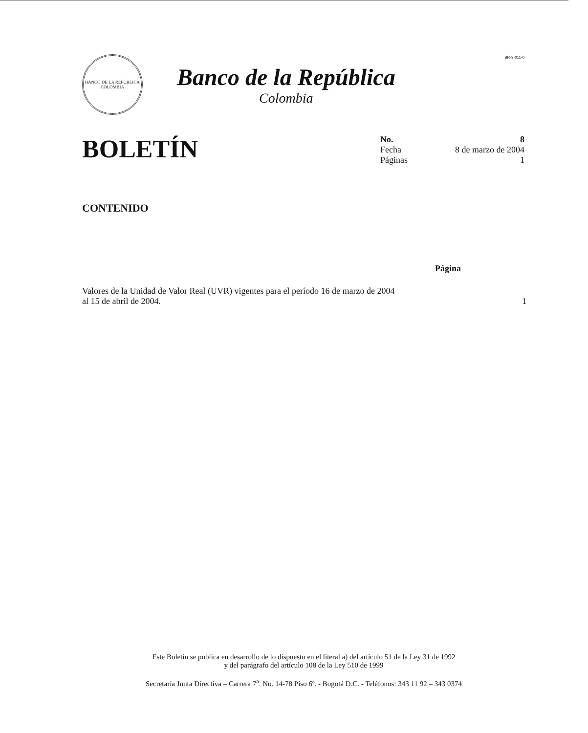BR-3-011-0
BANCO DE LA REPÚBLICA
COLOMBIA
Banco de la República
Colombia
BOLETÍN
No. 8
Fecha 8 de marzo de 2004
Páginas 1
CONTENIDO
Página
Valores de la Unidad de Valor Real (UVR) vigentes para el período 16 de marzo de 2004 al 15 de abril de 2004.
1
Este Boletín se publica en desarrollo de lo dispuesto en el literal a) del artículo 51 de la Ley 31 de 1992
y del parágrafo del artículo 108 de la Ley 510 de 1999
Secretaría Junta Directiva – Carrera 7<sup>a</sup>. No. 14-78 Piso 6º. - Bogotá D.C. - Teléfonos: 343 11 92 – 343 0374